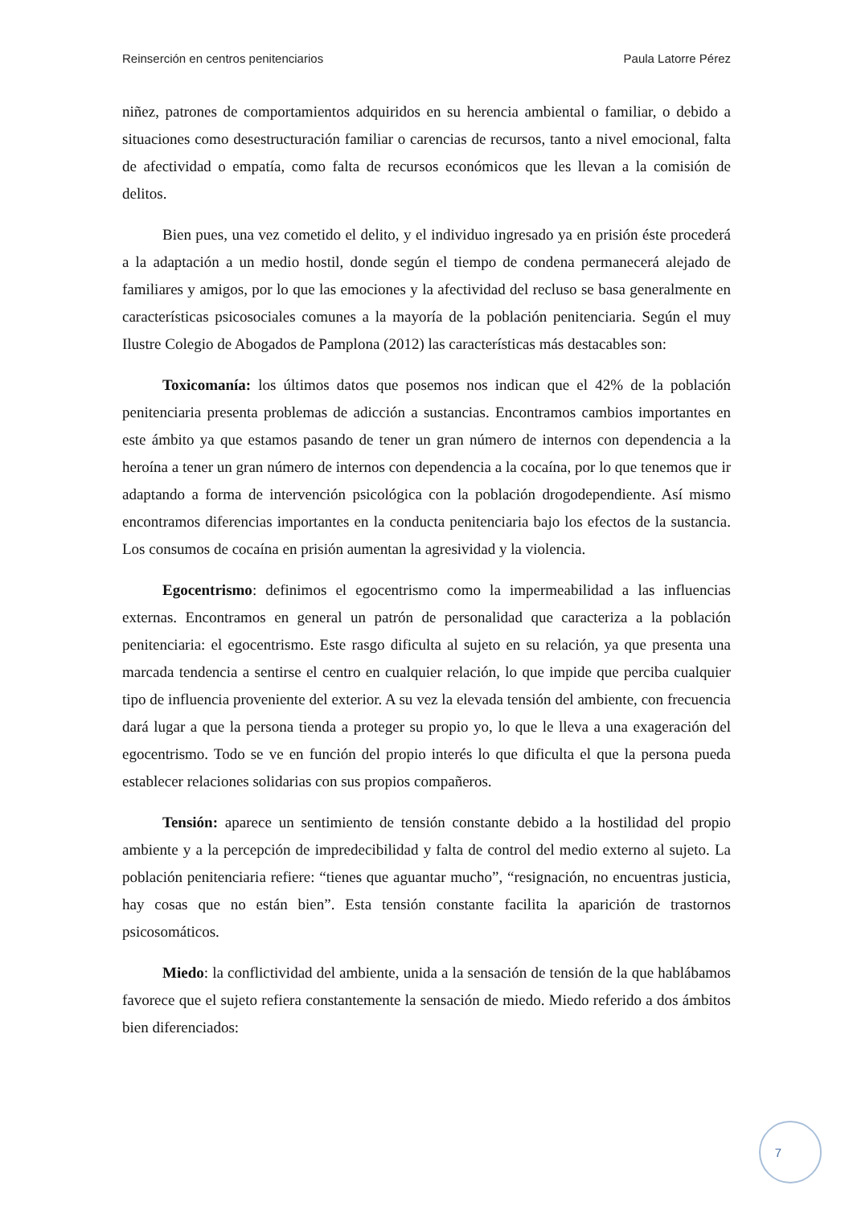Reinserción en centros penitenciarios Paula Latorre Pérez
niñez, patrones de comportamientos adquiridos en su herencia ambiental o familiar, o debido a situaciones como desestructuración familiar o carencias de recursos, tanto a nivel emocional, falta de afectividad o empatía, como falta de recursos económicos que les llevan a la comisión de delitos.
Bien pues, una vez cometido el delito, y el individuo ingresado ya en prisión éste procederá a la adaptación a un medio hostil, donde según el tiempo de condena permanecerá alejado de familiares y amigos, por lo que las emociones y la afectividad del recluso se basa generalmente en características psicosociales comunes a la mayoría de la población penitenciaria. Según el muy Ilustre Colegio de Abogados de Pamplona (2012) las características más destacables son:
Toxicomanía: los últimos datos que posemos nos indican que el 42% de la población penitenciaria presenta problemas de adicción a sustancias. Encontramos cambios importantes en este ámbito ya que estamos pasando de tener un gran número de internos con dependencia a la heroína a tener un gran número de internos con dependencia a la cocaína, por lo que tenemos que ir adaptando a forma de intervención psicológica con la población drogodependiente. Así mismo encontramos diferencias importantes en la conducta penitenciaria bajo los efectos de la sustancia. Los consumos de cocaína en prisión aumentan la agresividad y la violencia.
Egocentrismo: definimos el egocentrismo como la impermeabilidad a las influencias externas. Encontramos en general un patrón de personalidad que caracteriza a la población penitenciaria: el egocentrismo. Este rasgo dificulta al sujeto en su relación, ya que presenta una marcada tendencia a sentirse el centro en cualquier relación, lo que impide que perciba cualquier tipo de influencia proveniente del exterior. A su vez la elevada tensión del ambiente, con frecuencia dará lugar a que la persona tienda a proteger su propio yo, lo que le lleva a una exageración del egocentrismo. Todo se ve en función del propio interés lo que dificulta el que la persona pueda establecer relaciones solidarias con sus propios compañeros.
Tensión: aparece un sentimiento de tensión constante debido a la hostilidad del propio ambiente y a la percepción de impredecibilidad y falta de control del medio externo al sujeto. La población penitenciaria refiere: “tienes que aguantar mucho”, “resignación, no encuentras justicia, hay cosas que no están bien”. Esta tensión constante facilita la aparición de trastornos psicosomáticos.
Miedo: la conflictividad del ambiente, unida a la sensación de tensión de la que hablábamos favorece que el sujeto refiera constantemente la sensación de miedo. Miedo referido a dos ámbitos bien diferenciados:
7